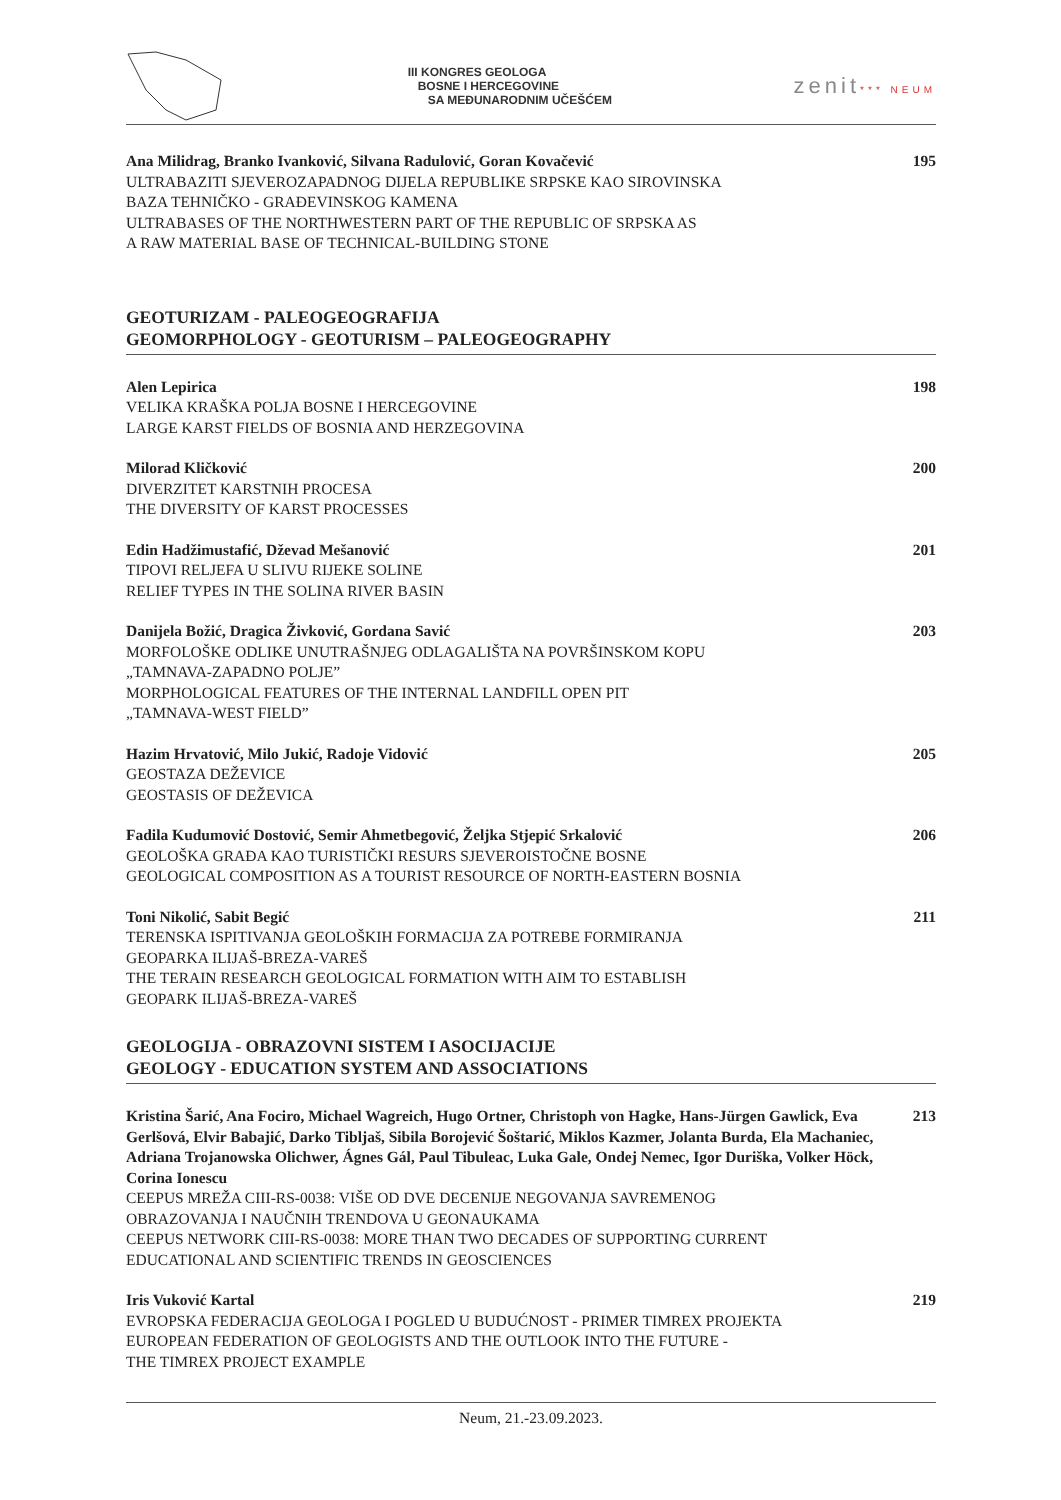III KONGRES GEOLOGA
BOSNE I HERCEGOVINE
SA MEĐUNARODNIM UČEŠĆEM
zenit*** NEUM
Ana Milidrag, Branko Ivanković, Silvana Radulović, Goran Kovačević
ULTRABAZITI SJEVEROZAPADNOG DIJELA REPUBLIKE SRPSKE KAO SIROVINSKA
BAZA TEHNIČKO - GRAĐEVINSKOG KAMENA
ULTRABASES OF THE NORTHWESTERN PART OF THE REPUBLIC OF SRPSKA AS
A RAW MATERIAL BASE OF TECHNICAL-BUILDING STONE
195
GEOTURIZAM - PALEOGEOGRAFIJA
GEOMORPHOLOGY - GEOTURISM – PALEOGEOGRAPHY
Alen Lepirica
VELIKA KRAŠKA POLJA BOSNE I HERCEGOVINE
LARGE KARST FIELDS OF BOSNIA AND HERZEGOVINA
198
Milorad Kličković
DIVERZITET KARSTNIH PROCESA
THE DIVERSITY OF KARST PROCESSES
200
Edin Hadžimustafić, Dževad Mešanović
TIPOVI RELJEFA U SLIVU RIJEKE SOLINE
RELIEF TYPES IN THE SOLINA RIVER BASIN
201
Danijela Božić, Dragica Živković, Gordana Savić
MORFOLOŠKE ODLIKE UNUTRAŠNJEG ODLAGALIŠTA NA POVRŠINSKOM KOPU
„TAMNAVA-ZAPADNO POLJE”
MORPHOLOGICAL FEATURES OF THE INTERNAL LANDFILL OPEN PIT
„TAMNAVA-WEST FIELD”
203
Hazim Hrvatović, Milo Jukić, Radoje Vidović
GEOSTAZA DEŽEVICE
GEOSTASIS OF DEŽEVICA
205
Fadila Kudumović Dostović, Semir Ahmetbegović, Željka Stjepić Srkalović
GEOLOŠKA GRAĐA KAO TURISTIČKI RESURS SJEVEROISTOČNE BOSNE
GEOLOGICAL COMPOSITION AS A TOURIST RESOURCE OF NORTH-EASTERN BOSNIA
206
Toni Nikolić, Sabit Begić
TERENSKA ISPITIVANJA GEOLOŠKIH FORMACIJA ZA POTREBE FORMIRANJA
GEOPARKA ILIJAŠ-BREZA-VAREŠ
THE TERAIN RESEARCH GEOLOGICAL FORMATION WITH AIM TO ESTABLISH
GEOPARK ILIJAŠ-BREZA-VAREŠ
211
GEOLOGIJA - OBRAZOVNI SISTEM I ASOCIJACIJE
GEOLOGY - EDUCATION SYSTEM AND ASSOCIATIONS
Kristina Šarić, Ana Fociro, Michael Wagreich, Hugo Ortner, Christoph von Hagke, Hans-Jürgen Gawlick, Eva Gerlšová, Elvir Babajić, Darko Tibljaš, Sibila Borojević Šoštarić, Miklos Kazmer, Jolanta Burda, Ela Machaniec, Adriana Trojanowska Olichwer, Ágnes Gál, Paul Tibuleac, Luka Gale, Ondej Nemec, Igor Duriška, Volker Höck, Corina Ionescu
CEEPUS MREŽA CIII-RS-0038: VIŠE OD DVE DECENIJE NEGOVANJA SAVREMENOG
OBRAZOVANJA I NAUČNIH TRENDOVA U GEONAUKAMA
CEEPUS NETWORK CIII-RS-0038: MORE THAN TWO DECADES OF SUPPORTING CURRENT
EDUCATIONAL AND SCIENTIFIC TRENDS IN GEOSCIENCES
213
Iris Vuković Kartal
EVROPSKA FEDERACIJA GEOLOGA I POGLED U BUDUĆNOST - PRIMER TIMREX PROJEKTA
EUROPEAN FEDERATION OF GEOLOGISTS AND THE OUTLOOK INTO THE FUTURE -
THE TIMREX PROJECT EXAMPLE
219
Neum, 21.-23.09.2023.